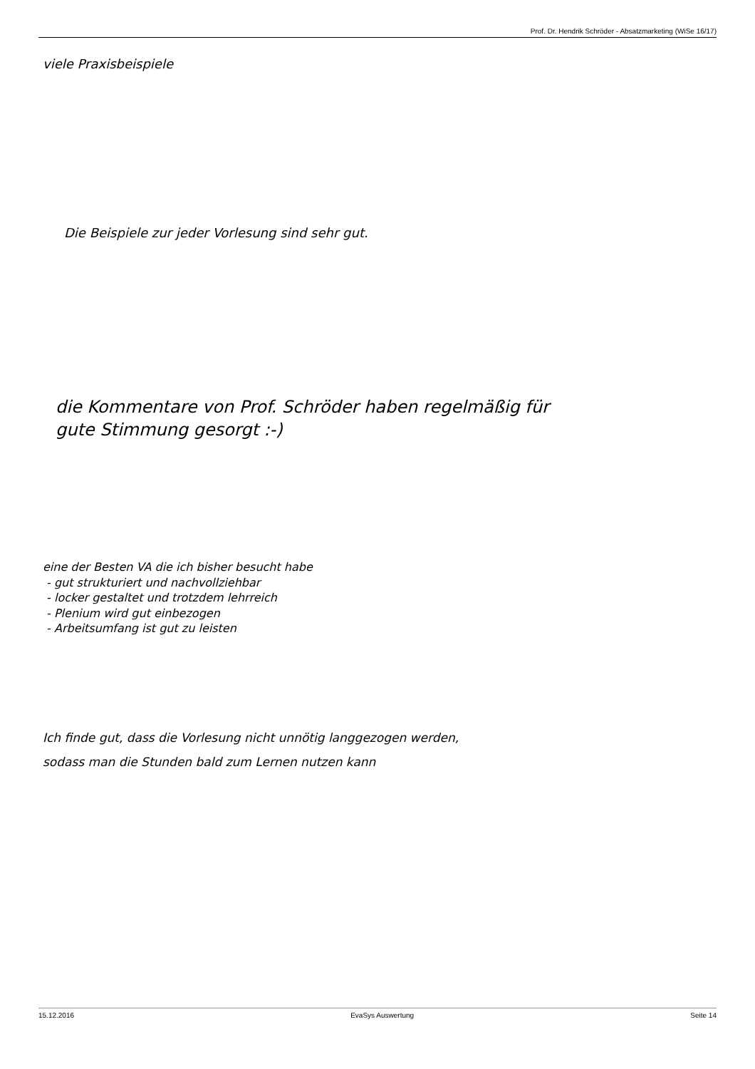Prof. Dr. Hendrik Schröder - Absatzmarketing (WiSe 16/17)
viele Praxisbeispiele
Die Beispiele zur jeder Vorlesung sind sehr gut.
die Kommentare von Prof. Schröder haben regelmäßig für
gute Stimmung gesorgt :-)
eine der Besten VA die ich bisher besucht habe
- gut strukturiert und nachvollziehbar
- locker gestaltet und trotzdem lehrreich
- Plenium wird gut einbezogen
- Arbeitsumfang ist gut zu leisten
Ich finde gut, dass die Vorlesung nicht unnötig langgezogen werden,
sodass man die Stunden bald zum Lernen nutzen kann
15.12.2016 EvaSys Auswertung Seite 14